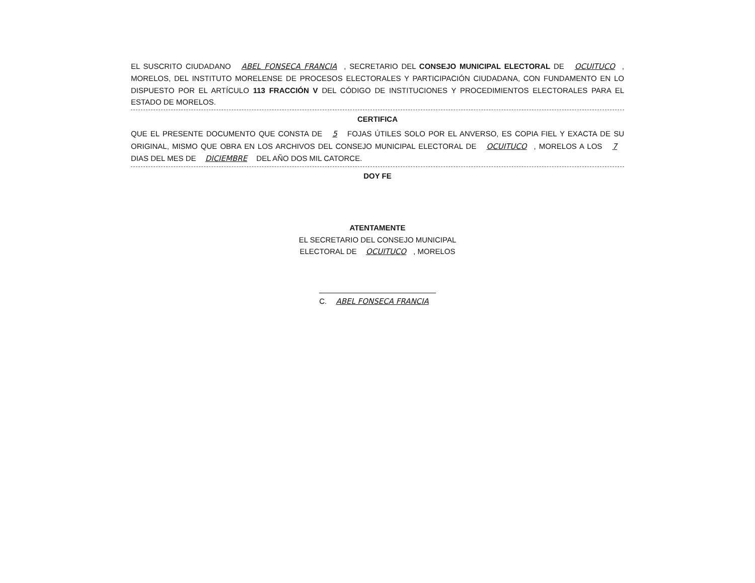EL SUSCRITO CIUDADANO ABEL FONSECA FRANCIA, SECRETARIO DEL CONSEJO MUNICIPAL ELECTORAL DE OCUITUCO, MORELOS, DEL INSTITUTO MORELENSE DE PROCESOS ELECTORALES Y PARTICIPACIÓN CIUDADANA, CON FUNDAMENTO EN LO DISPUESTO POR EL ARTÍCULO 113 FRACCIÓN V DEL CÓDIGO DE INSTITUCIONES Y PROCEDIMIENTOS ELECTORALES PARA EL ESTADO DE MORELOS.
CERTIFICA
QUE EL PRESENTE DOCUMENTO QUE CONSTA DE 5 FOJAS ÚTILES SOLO POR EL ANVERSO, ES COPIA FIEL Y EXACTA DE SU ORIGINAL, MISMO QUE OBRA EN LOS ARCHIVOS DEL CONSEJO MUNICIPAL ELECTORAL DE OCUITUCO, MORELOS A LOS 7 DIAS DEL MES DE DICIEMBRE DEL AÑO DOS MIL CATORCE.
DOY FE
ATENTAMENTE
EL SECRETARIO DEL CONSEJO MUNICIPAL
ELECTORAL DE OCUITUCO, MORELOS
C. ABEL FONSECA FRANCIA